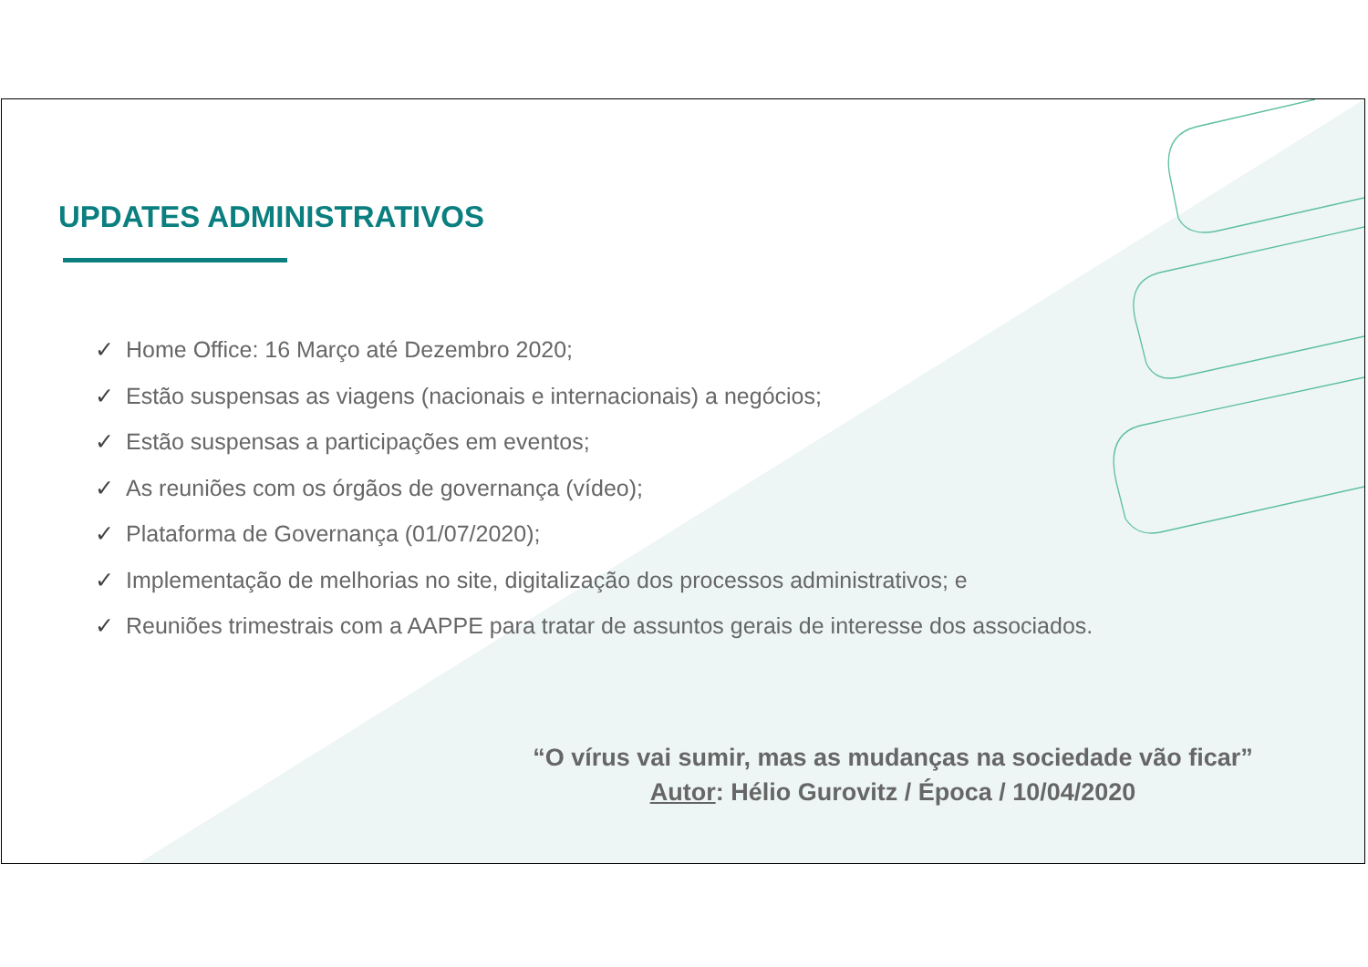UPDATES ADMINISTRATIVOS
✓ Home Office: 16 Março até Dezembro 2020;
✓ Estão suspensas as viagens (nacionais e internacionais) a negócios;
✓ Estão suspensas a participações em eventos;
✓ As reuniões com os órgãos de governança (vídeo);
✓ Plataforma de Governança (01/07/2020);
✓ Implementação de melhorias no site, digitalização dos processos administrativos; e
✓ Reuniões trimestrais com a AAPPE para tratar de assuntos gerais de interesse dos associados.
“O vírus vai sumir, mas as mudanças na sociedade vão ficar”
Autor: Hélio Gurovitz / Época / 10/04/2020